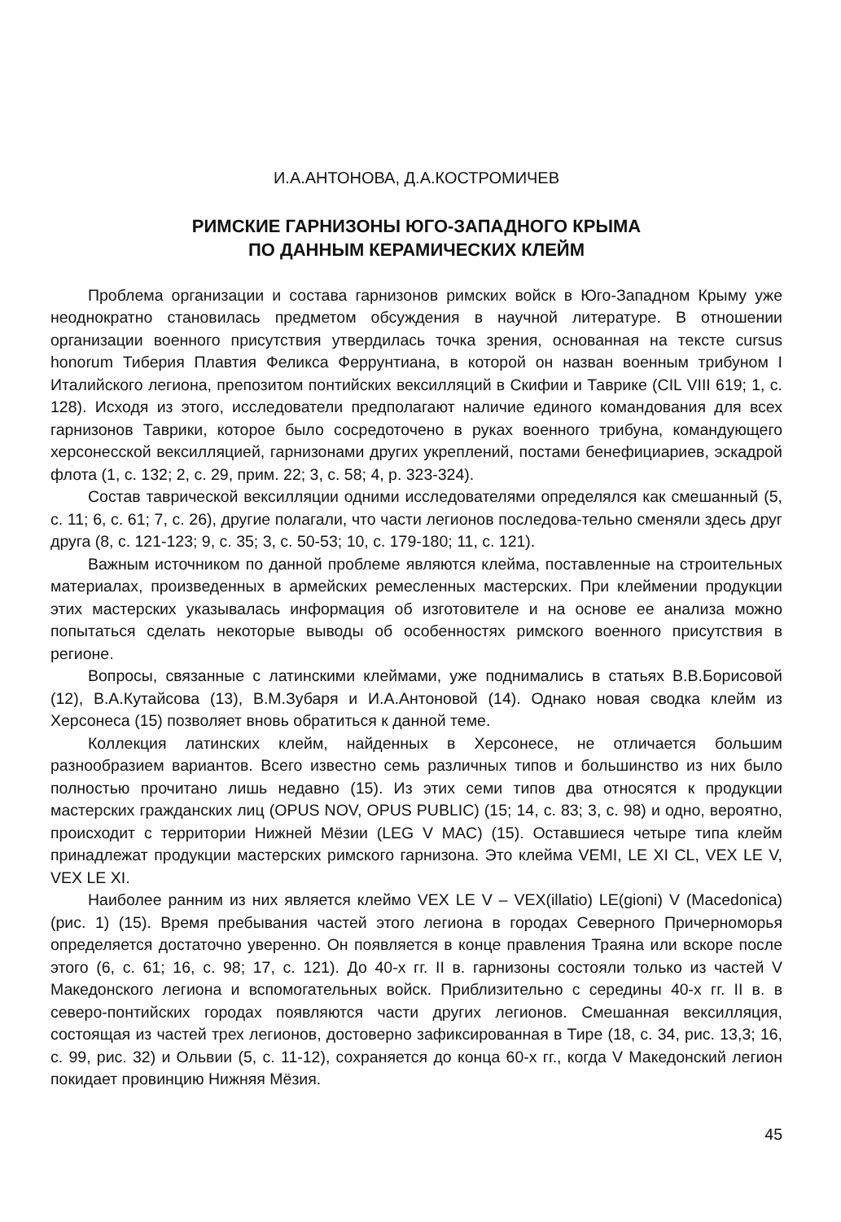И.А.АНТОНОВА, Д.А.КОСТРОМИЧЕВ
РИМСКИЕ ГАРНИЗОНЫ ЮГО-ЗАПАДНОГО КРЫМА
ПО ДАННЫМ КЕРАМИЧЕСКИХ КЛЕЙМ
Проблема организации и состава гарнизонов римских войск в Юго-Западном Крыму уже неоднократно становилась предметом обсуждения в научной литературе. В отношении организации военного присутствия утвердилась точка зрения, основанная на тексте cursus honorum Тиберия Плавтия Феликса Феррунтиана, в которой он назван военным трибуном I Италийского легиона, препозитом понтийских вексилляций в Скифии и Таврике (CIL VIII 619; 1, с. 128). Исходя из этого, исследователи предполагают наличие единого командования для всех гарнизонов Таврики, которое было сосредоточено в руках военного трибуна, командующего херсонесской вексилляцией, гарнизонами других укреплений, постами бенефициариев, эскадрой флота (1, с. 132; 2, с. 29, прим. 22; 3, с. 58; 4, р. 323-324).
Состав таврической вексилляции одними исследователями определялся как смешанный (5, с. 11; 6, с. 61; 7, с. 26), другие полагали, что части легионов последова-тельно сменяли здесь друг друга (8, с. 121-123; 9, с. 35; 3, с. 50-53; 10, с. 179-180; 11, с. 121).
Важным источником по данной проблеме являются клейма, поставленные на строительных материалах, произведенных в армейских ремесленных мастерских. При клеймении продукции этих мастерских указывалась информация об изготовителе и на основе ее анализа можно попытаться сделать некоторые выводы об особенностях римского военного присутствия в регионе.
Вопросы, связанные с латинскими клеймами, уже поднимались в статьях В.В.Борисовой (12), В.А.Кутайсова (13), В.М.Зубаря и И.А.Антоновой (14). Однако новая сводка клейм из Херсонеса (15) позволяет вновь обратиться к данной теме.
Коллекция латинских клейм, найденных в Херсонесе, не отличается большим разнообразием вариантов. Всего известно семь различных типов и большинство из них было полностью прочитано лишь недавно (15). Из этих семи типов два относятся к продукции мастерских гражданских лиц (OPUS NOV, OPUS PUBLIC) (15; 14, с. 83; 3, с. 98) и одно, вероятно, происходит с территории Нижней Мёзии (LEG V MAC) (15). Оставшиеся четыре типа клейм принадлежат продукции мастерских римского гарнизона. Это клейма VEMI, LE XI CL, VEX LE V, VEX LE XI.
Наиболее ранним из них является клеймо VEX LE V – VEX(illatio) LE(gioni) V (Macedonica) (рис. 1) (15). Время пребывания частей этого легиона в городах Северного Причерноморья определяется достаточно уверенно. Он появляется в конце правления Траяна или вскоре после этого (6, с. 61; 16, с. 98; 17, с. 121). До 40-х гг. II в. гарнизоны состояли только из частей V Македонского легиона и вспомогательных войск. Приблизительно с середины 40-х гг. II в. в северо-понтийских городах появляются части других легионов. Смешанная вексилляция, состоящая из частей трех легионов, достоверно зафиксированная в Тире (18, с. 34, рис. 13,3; 16, с. 99, рис. 32) и Ольвии (5, с. 11-12), сохраняется до конца 60-х гг., когда V Македонский легион покидает провинцию Нижняя Мёзия.
45